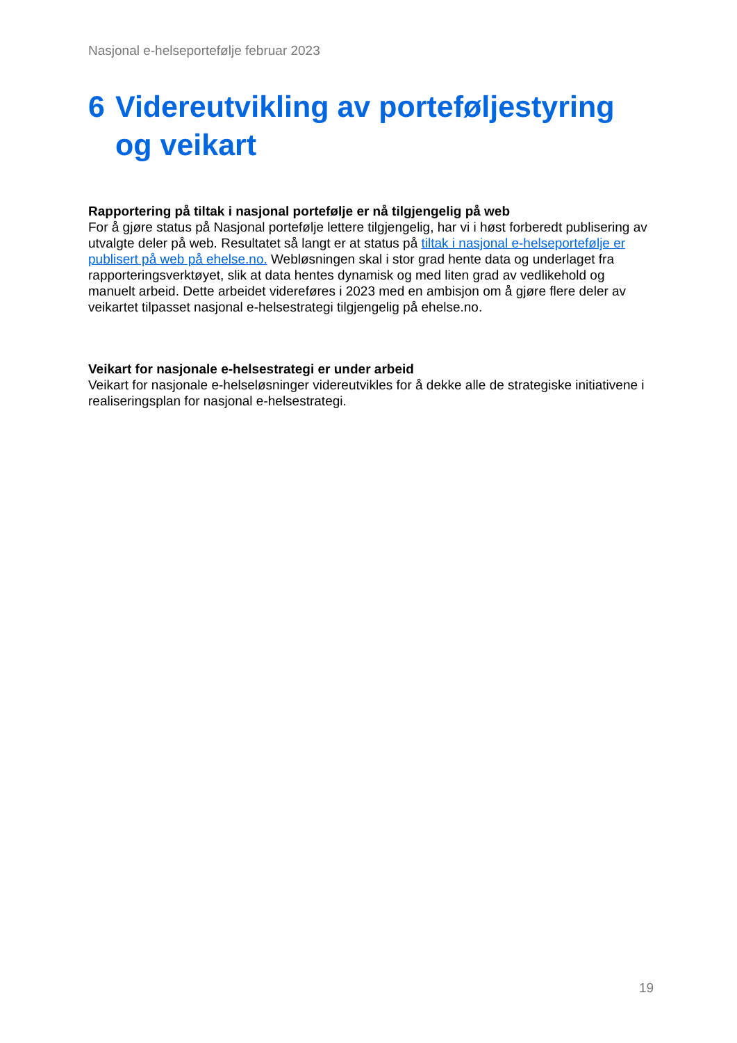Nasjonal e-helseportefølje februar 2023
6 Videreutvikling av porteføljestyring og veikart
Rapportering på tiltak i nasjonal portefølje er nå tilgjengelig på web
For å gjøre status på Nasjonal portefølje lettere tilgjengelig, har vi i høst forberedt publisering av utvalgte deler på web. Resultatet så langt er at status på tiltak i nasjonal e-helseportefølje er publisert på web på ehelse.no. Webløsningen skal i stor grad hente data og underlaget fra rapporteringsverktøyet, slik at data hentes dynamisk og med liten grad av vedlikehold og manuelt arbeid. Dette arbeidet videreføres i 2023 med en ambisjon om å gjøre flere deler av veikartet tilpasset nasjonal e-helsestrategi tilgjengelig på ehelse.no.
Veikart for nasjonale e-helsestrategi er under arbeid
Veikart for nasjonale e-helseløsninger videreutvikles for å dekke alle de strategiske initiativene i realiseringsplan for nasjonal e-helsestrategi.
19